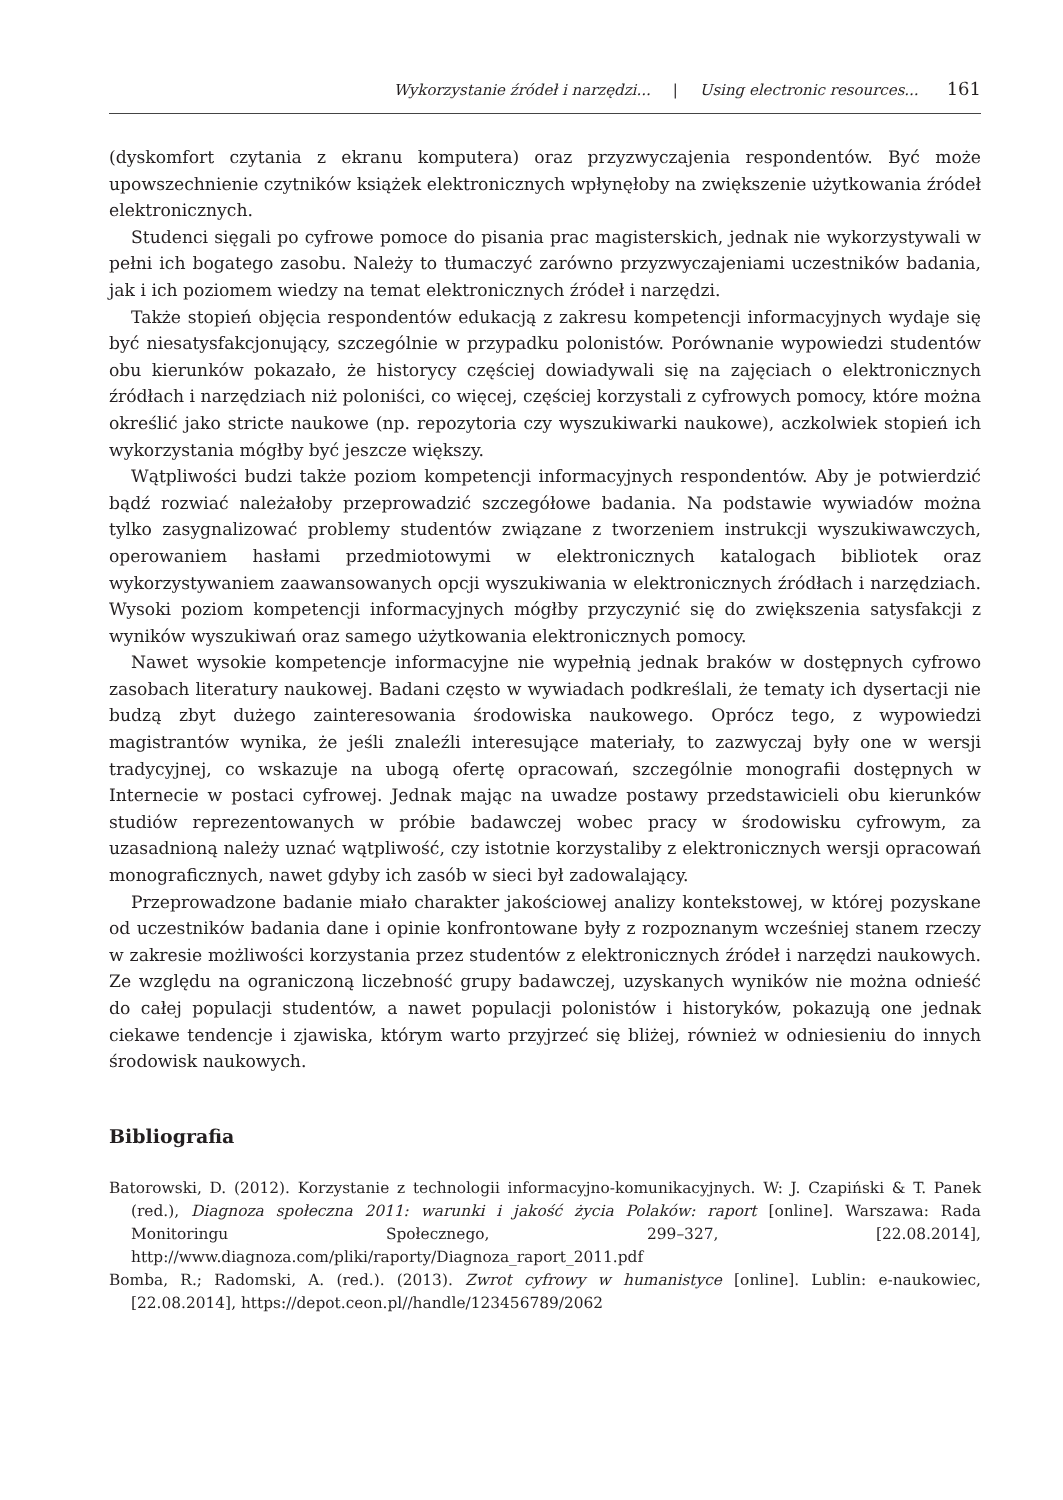Wykorzystanie źródeł i narzędzi... | Using electronic resources... 161
(dyskomfort czytania z ekranu komputera) oraz przyzwyczajenia respondentów. Być może upowszechnienie czytników książek elektronicznych wpłynęłoby na zwiększenie użytkowania źródeł elektronicznych.
Studenci sięgali po cyfrowe pomoce do pisania prac magisterskich, jednak nie wykorzystywali w pełni ich bogatego zasobu. Należy to tłumaczyć zarówno przyzwyczajeniami uczestników badania, jak i ich poziomem wiedzy na temat elektronicznych źródeł i narzędzi.
Także stopień objęcia respondentów edukacją z zakresu kompetencji informacyjnych wydaje się być niesatysfakcjonujący, szczególnie w przypadku polonistów. Porównanie wypowiedzi studentów obu kierunków pokazało, że historycy częściej dowiadywali się na zajęciach o elektronicznych źródłach i narzędziach niż poloniści, co więcej, częściej korzystali z cyfrowych pomocy, które można określić jako stricte naukowe (np. repozytoria czy wyszukiwarki naukowe), aczkolwiek stopień ich wykorzystania mógłby być jeszcze większy.
Wątpliwości budzi także poziom kompetencji informacyjnych respondentów. Aby je potwierdzić bądź rozwiać należałoby przeprowadzić szczegółowe badania. Na podstawie wywiadów można tylko zasygnalizować problemy studentów związane z tworzeniem instrukcji wyszukiwawczych, operowaniem hasłami przedmiotowymi w elektronicznych katalogach bibliotek oraz wykorzystywaniem zaawansowanych opcji wyszukiwania w elektronicznych źródłach i narzędziach. Wysoki poziom kompetencji informacyjnych mógłby przyczynić się do zwiększenia satysfakcji z wyników wyszukiwań oraz samego użytkowania elektronicznych pomocy.
Nawet wysokie kompetencje informacyjne nie wypełnią jednak braków w dostępnych cyfrowo zasobach literatury naukowej. Badani często w wywiadach podkreślali, że tematy ich dysertacji nie budzą zbyt dużego zainteresowania środowiska naukowego. Oprócz tego, z wypowiedzi magistrantów wynika, że jeśli znaleźli interesujące materiały, to zazwyczaj były one w wersji tradycyjnej, co wskazuje na ubogą ofertę opracowań, szczególnie monografii dostępnych w Internecie w postaci cyfrowej. Jednak mając na uwadze postawy przedstawicieli obu kierunków studiów reprezentowanych w próbie badawczej wobec pracy w środowisku cyfrowym, za uzasadnioną należy uznać wątpliwość, czy istotnie korzystaliby z elektronicznych wersji opracowań monograficznych, nawet gdyby ich zasób w sieci był zadowalający.
Przeprowadzone badanie miało charakter jakościowej analizy kontekstowej, w której pozyskane od uczestników badania dane i opinie konfrontowane były z rozpoznanym wcześniej stanem rzeczy w zakresie możliwości korzystania przez studentów z elektronicznych źródeł i narzędzi naukowych. Ze względu na ograniczoną liczebność grupy badawczej, uzyskanych wyników nie można odnieść do całej populacji studentów, a nawet populacji polonistów i historyków, pokazują one jednak ciekawe tendencje i zjawiska, którym warto przyjrzeć się bliżej, również w odniesieniu do innych środowisk naukowych.
Bibliografia
Batorowski, D. (2012). Korzystanie z technologii informacyjno-komunikacyjnych. W: J. Czapiński & T. Panek (red.), Diagnoza społeczna 2011: warunki i jakość życia Polaków: raport [online]. Warszawa: Rada Monitoringu Społecznego, 299–327, [22.08.2014], http://www.diagnoza.com/pliki/raporty/Diagnoza_raport_2011.pdf
Bomba, R.; Radomski, A. (red.). (2013). Zwrot cyfrowy w humanistyce [online]. Lublin: e-naukowiec, [22.08.2014], https://depot.ceon.pl//handle/123456789/2062